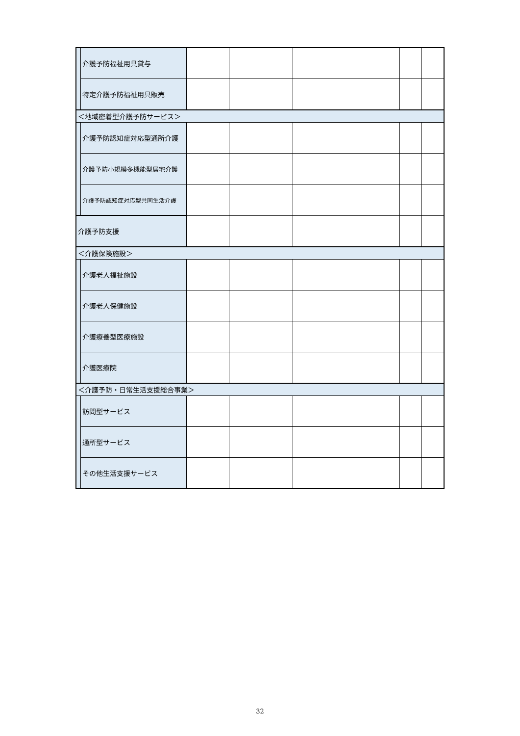| | 介護予防福祉用具貸与 | | | | | |
| | 特定介護予防福祉用具販売 | | | | | |
| ＜地域密着型介護予防サービス＞ | | | | | | |
| | 介護予防認知症対応型通所介護 | | | | | |
| | 介護予防小規模多機能型居宅介護 | | | | | |
| | 介護予防認知症対応型共同生活介護 | | | | | |
| 介護予防支援 | | | | | | |
| ＜介護保険施設＞ | | | | | | |
| | 介護老人福祉施設 | | | | | |
| | 介護老人保健施設 | | | | | |
| | 介護療養型医療施設 | | | | | |
| | 介護医療院 | | | | | |
| ＜介護予防・日常生活支援総合事業＞ | | | | | | |
| | 訪問型サービス | | | | | |
| | 通所型サービス | | | | | |
| | その他生活支援サービス | | | | | |
32